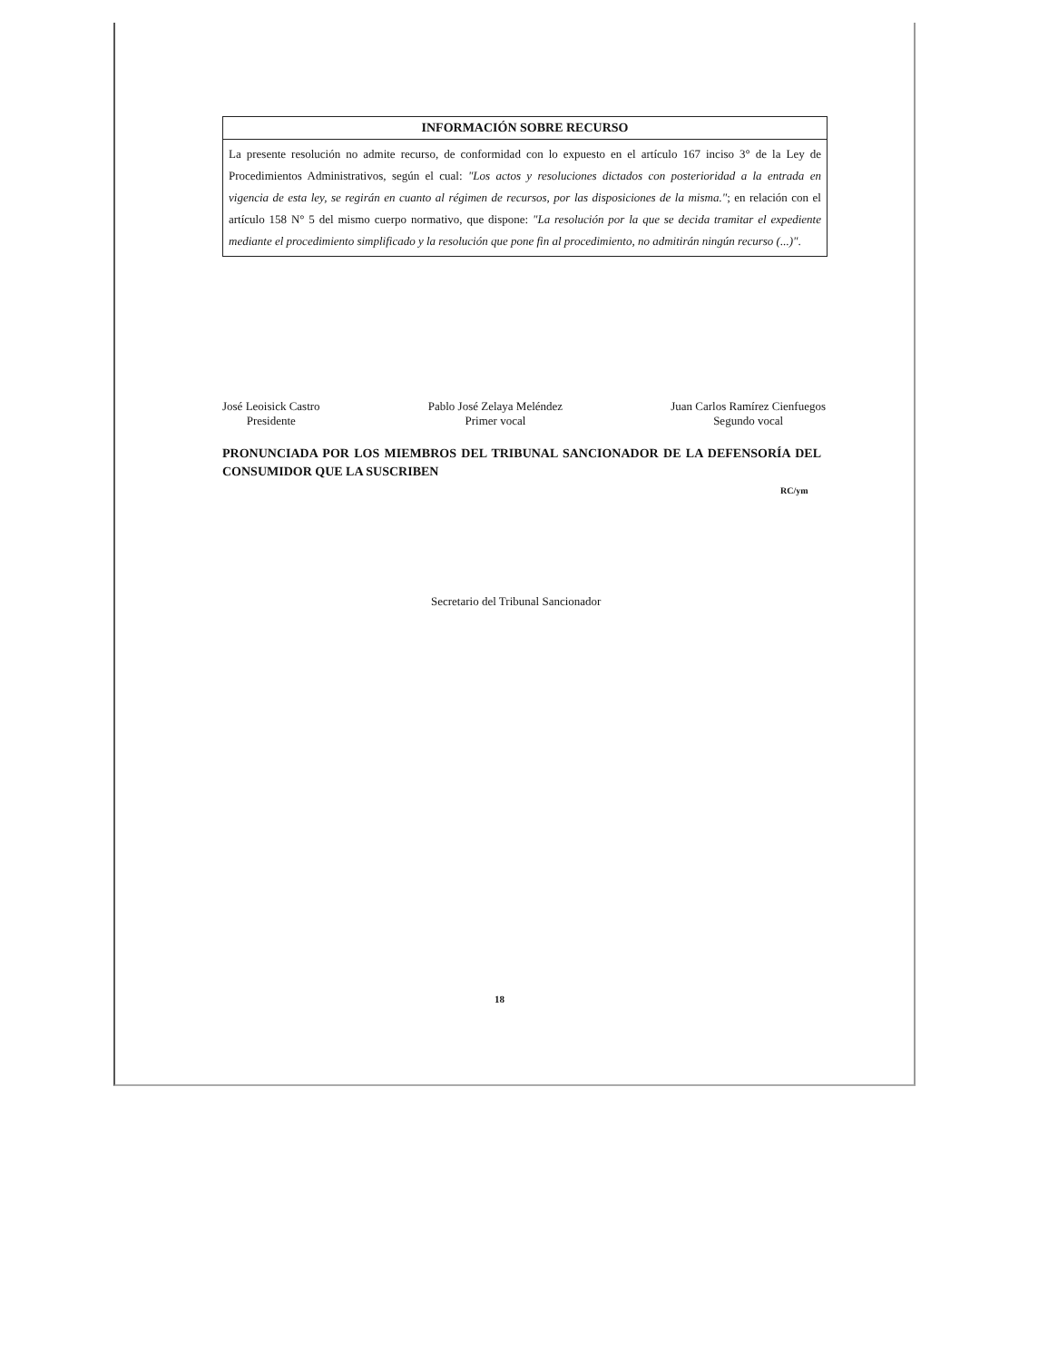INFORMACIÓN SOBRE RECURSO
La presente resolución no admite recurso, de conformidad con lo expuesto en el artículo 167 inciso 3° de la Ley de Procedimientos Administrativos, según el cual: "Los actos y resoluciones dictados con posterioridad a la entrada en vigencia de esta ley, se regirán en cuanto al régimen de recursos, por las disposiciones de la misma."; en relación con el artículo 158 N° 5 del mismo cuerpo normativo, que dispone: "La resolución por la que se decida tramitar el expediente mediante el procedimiento simplificado y la resolución que pone fin al procedimiento, no admitirán ningún recurso (...)".
José Leoisick Castro
Presidente
Pablo José Zelaya Meléndez
Primer vocal
Juan Carlos Ramírez Cienfuegos
Segundo vocal
PRONUNCIADA POR LOS MIEMBROS DEL TRIBUNAL SANCIONADOR DE LA DEFENSORÍA DEL CONSUMIDOR QUE LA SUSCRIBEN
RC/ym
Secretario del Tribunal Sancionador
18